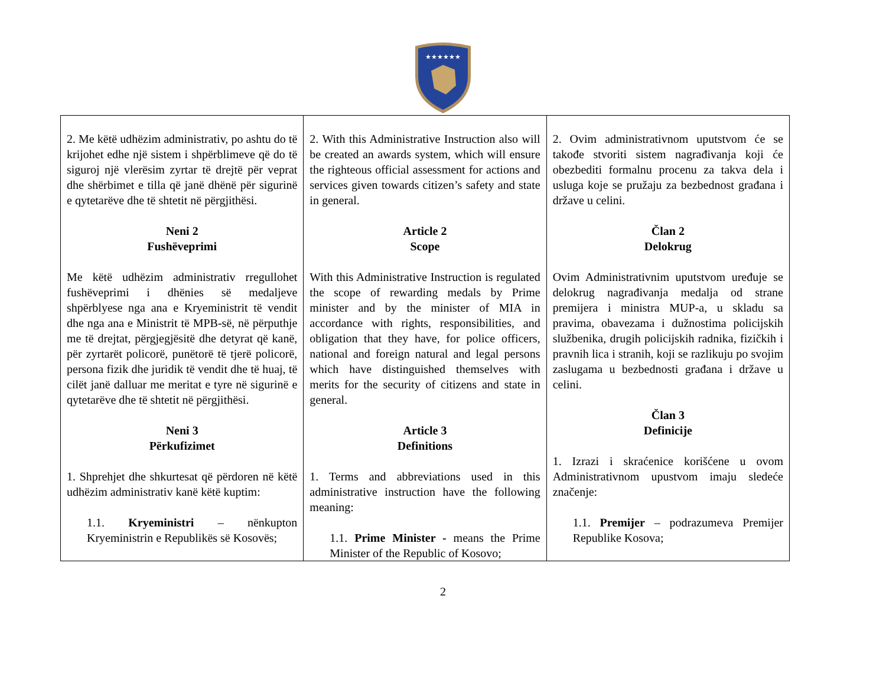★★★★★★
| 2. Me këtë udhëzim administrativ, po ashtu do të krijohet edhe një sistem i shpërblimeve që do të siguroj një vlerësim zyrtar të drejtë për veprat dhe shërbimet e tilla që janë dhënë për sigurinë e qytetarëve dhe të shtetit në përgjithësi. Neni 2 Fushëveprimi Me këtë udhëzim administrativ rregullohet fushëveprimi i dhënies së medaljeve shpërblyese nga ana e Kryeministrit të vendit dhe nga ana e Ministrit të MPB-së, në përputhje me të drejtat, përgjegjësitë dhe detyrat që kanë, për zyrtarët policorë, punëtorë të tjerë policorë, persona fizik dhe juridik të vendit dhe të huaj, të cilët janë dalluar me meritat e tyre në sigurinë e qytetarëve dhe të shtetit në përgjithësi. Neni 3 Përkufizimet 1. Shprehjet dhe shkurtesat që përdoren në këtë udhëzim administrativ kanë këtë kuptim: 1.1. Kryeministri – nënkupton Kryeministrin e Republikës së Kosovës; | 2. With this Administrative Instruction also will be created an awards system, which will ensure the righteous official assessment for actions and services given towards citizen’s safety and state in general. Article 2 Scope With this Administrative Instruction is regulated the scope of rewarding medals by Prime minister and by the minister of MIA in accordance with rights, responsibilities, and obligation that they have, for police officers, national and foreign natural and legal persons which have distinguished themselves with merits for the security of citizens and state in general. Article 3 Definitions 1. Terms and abbreviations used in this administrative instruction have the following meaning: 1.1. Prime Minister - means the Prime Minister of the Republic of Kosovo; | 2. Ovim administrativnom uputstvom će se takođe stvoriti sistem nagrađivanja koji će obezbediti formalnu procenu za takva dela i usluga koje se pružaju za bezbednost građana i države u celini. Član 2 Delokrug Ovim Administrativnim uputstvom uređuje se delokrug nagrađivanja medalja od strane premijera i ministra MUP-a, u skladu sa pravima, obavezama i dužnostima policijskih službenika, drugih policijskih radnika, fizičkih i pravnih lica i stranih, koji se razlikuju po svojim zaslugama u bezbednosti građana i države u celini. Član 3 Definicije 1. Izrazi i skraćenice korišćene u ovom Administrativnom upustvom imaju sledeće značenje: 1.1. Premijer – podrazumeva Premijer Republike Kosova; |
2